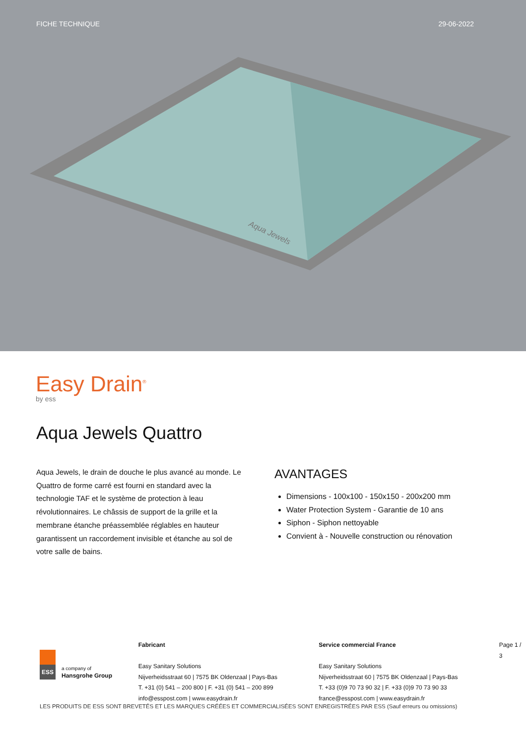FICHE TECHNIQUE 29-06-2022
Aqua Jewels
Easy Drain<sup>®</sup>
by ess
Aqua Jewels Quattro
Aqua Jewels, le drain de douche le plus avancé au monde. Le Quattro de forme carré est fourni en standard avec la technologie TAF et le système de protection à leau révolutionnaires. Le châssis de support de la grille et la membrane étanche préassemblée réglables en hauteur garantissent un raccordement invisible et étanche au sol de votre salle de bains.
AVANTAGES
Dimensions - 100x100 - 150x150 - 200x200 mm
Water Protection System - Garantie de 10 ans
Siphon - Siphon nettoyable
Convient à - Nouvelle construction ou rénovation
ESS
a company of
Hansgrohe Group
Fabricant
Easy Sanitary Solutions
Nijverheidsstraat 60 | 7575 BK Oldenzaal | Pays-Bas
T. +31 (0) 541 – 200 800 | F. +31 (0) 541 – 200 899
info@esspost.com | www.easydrain.fr
Service commercial France
Easy Sanitary Solutions
Nijverheidsstraat 60 | 7575 BK Oldenzaal | Pays-Bas
T. +33 (0)9 70 73 90 32 | F. +33 (0)9 70 73 90 33
france@esspost.com | www.easydrain.fr
Page 1 / 3
LES PRODUITS DE ESS SONT BREVETÉS ET LES MARQUES CRÉÉES ET COMMERCIALISÉES SONT ENREGISTRÉES PAR ESS (Sauf erreurs ou omissions)